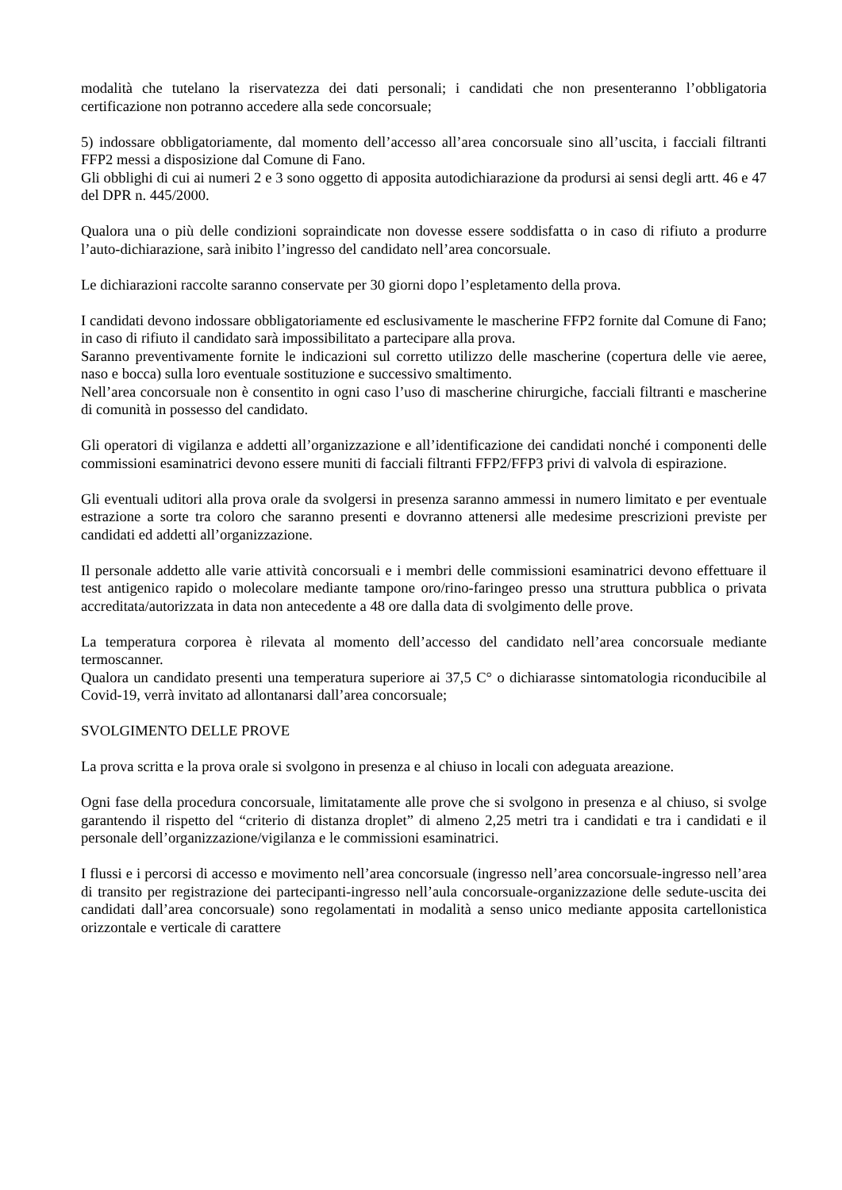modalità che tutelano la riservatezza dei dati personali; i candidati che non presenteranno l’obbligatoria certificazione non potranno accedere alla sede concorsuale;
5) indossare obbligatoriamente, dal momento dell’accesso all’area concorsuale sino all’uscita, i facciali filtranti FFP2 messi a disposizione dal Comune di Fano.
Gli obblighi di cui ai numeri 2 e 3 sono oggetto di apposita autodichiarazione da prodursi ai sensi degli artt. 46 e 47 del DPR n. 445/2000.
Qualora una o più delle condizioni sopraindicate non dovesse essere soddisfatta o in caso di rifiuto a produrre l’auto-dichiarazione, sarà inibito l’ingresso del candidato nell’area concorsuale.
Le dichiarazioni raccolte saranno conservate per 30 giorni dopo l’espletamento della prova.
I candidati devono indossare obbligatoriamente ed esclusivamente le mascherine FFP2 fornite dal Comune di Fano; in caso di rifiuto il candidato sarà impossibilitato a partecipare alla prova.
Saranno preventivamente fornite le indicazioni sul corretto utilizzo delle mascherine (copertura delle vie aeree, naso e bocca) sulla loro eventuale sostituzione e successivo smaltimento.
Nell’area concorsuale non è consentito in ogni caso l’uso di mascherine chirurgiche, facciali filtranti e mascherine di comunità in possesso del candidato.
Gli operatori di vigilanza e addetti all’organizzazione e all’identificazione dei candidati nonché i componenti delle commissioni esaminatrici devono essere muniti di facciali filtranti FFP2/FFP3 privi di valvola di espirazione.
Gli eventuali uditori alla prova orale da svolgersi in presenza saranno ammessi in numero limitato e per eventuale estrazione a sorte tra coloro che saranno presenti e dovranno attenersi alle medesime prescrizioni previste per candidati ed addetti all’organizzazione.
Il personale addetto alle varie attività concorsuali e i membri delle commissioni esaminatrici devono effettuare il test antigenico rapido o molecolare mediante tampone oro/rino-faringeo presso una struttura pubblica o privata accreditata/autorizzata in data non antecedente a 48 ore dalla data di svolgimento delle prove.
La temperatura corporea è rilevata al momento dell’accesso del candidato nell’area concorsuale mediante termoscanner.
Qualora un candidato presenti una temperatura superiore ai 37,5 C° o dichiarasse sintomatologia riconducibile al Covid-19, verrà invitato ad allontanarsi dall’area concorsuale;
SVOLGIMENTO DELLE PROVE
La prova scritta e la prova orale si svolgono in presenza e al chiuso in locali con adeguata areazione.
Ogni fase della procedura concorsuale, limitatamente alle prove che si svolgono in presenza e al chiuso, si svolge garantendo il rispetto del “criterio di distanza droplet” di almeno 2,25 metri tra i candidati e tra i candidati e il personale dell’organizzazione/vigilanza e le commissioni esaminatrici.
I flussi e i percorsi di accesso e movimento nell’area concorsuale (ingresso nell’area concorsuale-ingresso nell’area di transito per registrazione dei partecipanti-ingresso nell’aula concorsuale-organizzazione delle sedute-uscita dei candidati dall’area concorsuale) sono regolamentati in modalità a senso unico mediante apposita cartellonistica orizzontale e verticale di carattere